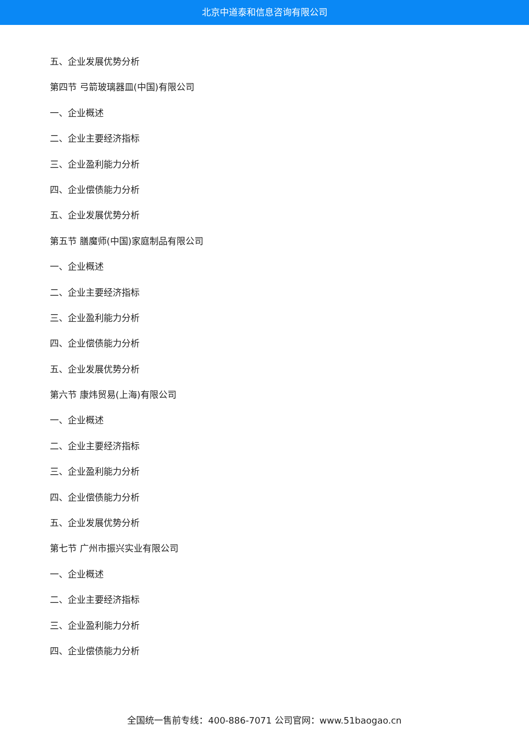北京中道泰和信息咨询有限公司
五、企业发展优势分析
第四节 弓箭玻璃器皿(中国)有限公司
一、企业概述
二、企业主要经济指标
三、企业盈利能力分析
四、企业偿债能力分析
五、企业发展优势分析
第五节 膳魔师(中国)家庭制品有限公司
一、企业概述
二、企业主要经济指标
三、企业盈利能力分析
四、企业偿债能力分析
五、企业发展优势分析
第六节 康炜贸易(上海)有限公司
一、企业概述
二、企业主要经济指标
三、企业盈利能力分析
四、企业偿债能力分析
五、企业发展优势分析
第七节 广州市振兴实业有限公司
一、企业概述
二、企业主要经济指标
三、企业盈利能力分析
四、企业偿债能力分析
全国统一售前专线：400-886-7071 公司官网：www.51baogao.cn